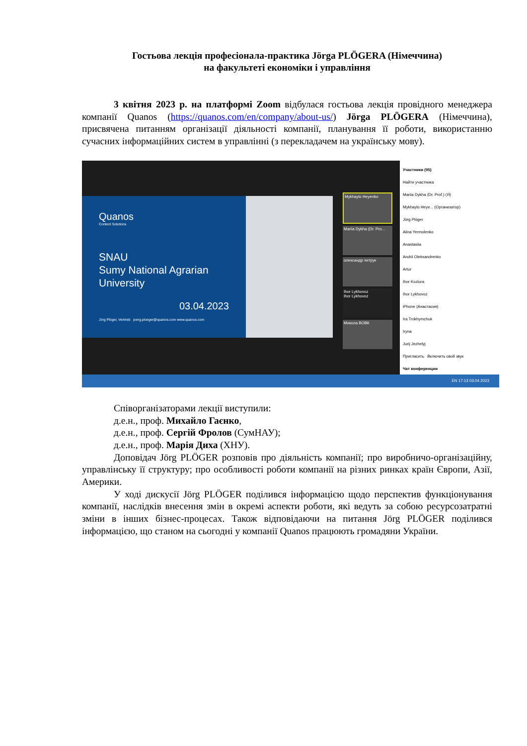Гостьова лекція професіонала-практика Jörga PLÖGERA (Німеччина)
на факультеті економіки і управління
3 квітня 2023 р. на платформі Zoom відбулася гостьова лекція провідного менеджера компанії Quanos (https://quanos.com/en/company/about-us/) Jörga PLÖGERA (Німеччина), присвячена питанням організації діяльності компанії, планування її роботи, використанню сучасних інформаційних систем в управлінні (з перекладачем на українську мову).
Quanos
Content Solutions
SNAU
Sumy National Agrarian University
03.04.2023
Jörg Plöger, Vertrieb joerg.ploeger@quanos.com www.quanos.com
Mykhaylo Heyenko
Mariia Dykha (Dr. Pro...
олександр петрук
Ihor Lykhovoz
Ihor Lykhovoz
Микола ВОВК
Участники (95)
Найти участника
Mariia Dykha (Dr. Prof.) (Я)
Mykhaylo Heye... (Организатор)
Jörg Plöger
Alina Yermolenko
Anastasiia
Andrii Oleksandrenko
Artur
Ihor Koziura
Ihor Lykhovoz
iPhone (Анастасия)
Ira Trokhymchuk
Iryna
Jurij Jezhelyj
Пригласить Включить свой звук
Чат конференции
EN 17:13 03.04.2023
Співорганізаторами лекції виступили:
д.е.н., проф. Михайло Гаєнко,
д.е.н., проф. Сергій Фролов (СумНАУ);
д.е.н., проф. Марія Диха (ХНУ).
Доповідач Jörg PLÖGER розповів про діяльність компанії; про виробничо-організаційну, управлінську її структуру; про особливості роботи компанії на різних ринках країн Європи, Азії, Америки.
У ході дискусії Jörg PLÖGER поділився інформацією щодо перспектив функціонування компанії, наслідків внесення змін в окремі аспекти роботи, які ведуть за собою ресурсозатратні зміни в інших бізнес-процесах. Також відповідаючи на питання Jörg PLÖGER поділився інформацією, що станом на сьогодні у компанії Quanos працюють громадяни України.